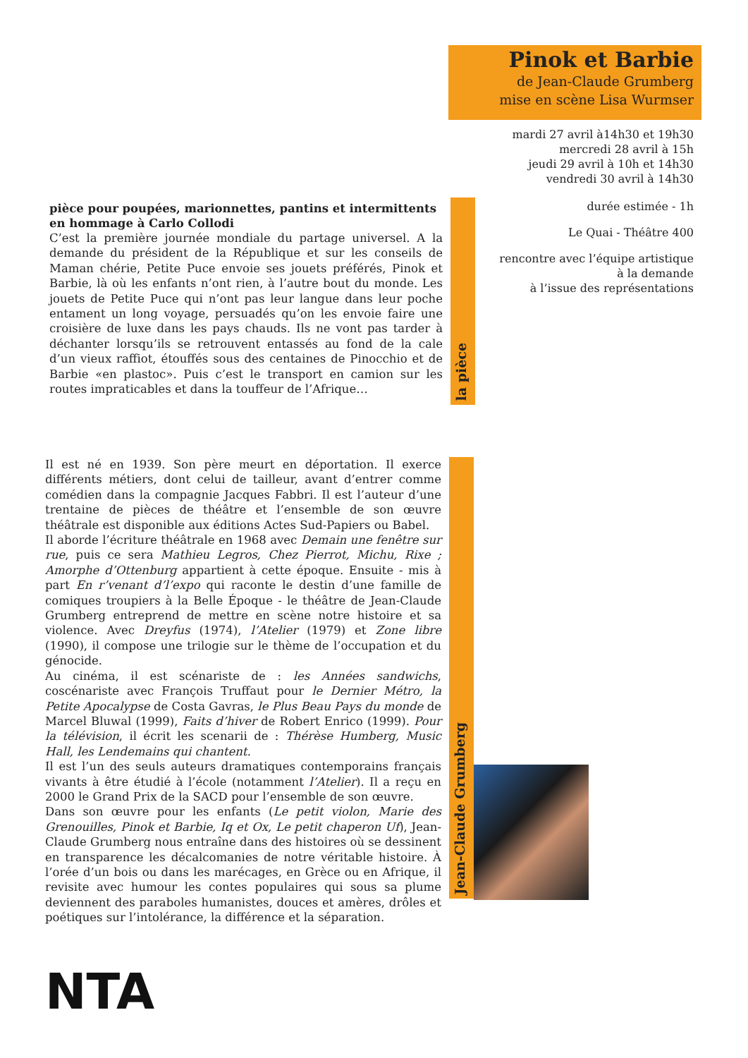Pinok et Barbie
de Jean-Claude Grumberg
mise en scène Lisa Wurmser
mardi 27 avril à14h30 et 19h30
mercredi 28 avril à 15h
jeudi 29 avril à 10h et 14h30
vendredi 30 avril à 14h30
durée estimée - 1h
Le Quai - Théâtre 400
rencontre avec l’équipe artistique
à la demande
à l’issue des représentations
pièce pour poupées, marionnettes, pantins et intermittents
en hommage à Carlo Collodi
C’est la première journée mondiale du partage universel. A la demande du président de la République et sur les conseils de Maman chérie, Petite Puce envoie ses jouets préférés, Pinok et Barbie, là où les enfants n’ont rien, à l’autre bout du monde. Les jouets de Petite Puce qui n’ont pas leur langue dans leur poche entament un long voyage, persuadés qu’on les envoie faire une croisière de luxe dans les pays chauds. Ils ne vont pas tarder à déchanter lorsqu’ils se retrouvent entassés au fond de la cale d’un vieux raffiot, étouffés sous des centaines de Pinocchio et de Barbie «en plastoc». Puis c’est le transport en camion sur les routes impraticables et dans la touffeur de l’Afrique…
la pièce
Il est né en 1939. Son père meurt en déportation. Il exerce différents métiers, dont celui de tailleur, avant d’entrer comme comédien dans la compagnie Jacques Fabbri. Il est l’auteur d’une trentaine de pièces de théâtre et l’ensemble de son œuvre théâtrale est disponible aux éditions Actes Sud-Papiers ou Babel.
Il aborde l’écriture théâtrale en 1968 avec Demain une fenêtre sur rue, puis ce sera Mathieu Legros, Chez Pierrot, Michu, Rixe ; Amorphe d’Ottenburg appartient à cette époque. Ensuite - mis à part En r’venant d’l’expo qui raconte le destin d’une famille de comiques troupiers à la Belle Époque - le théâtre de Jean-Claude Grumberg entreprend de mettre en scène notre histoire et sa violence. Avec Dreyfus (1974), l’Atelier (1979) et Zone libre (1990), il compose une trilogie sur le thème de l’occupation et du génocide.
Au cinéma, il est scénariste de : les Années sandwichs, coscénariste avec François Truffaut pour le Dernier Métro, la Petite Apocalypse de Costa Gavras, le Plus Beau Pays du monde de Marcel Bluwal (1999), Faits d’hiver de Robert Enrico (1999). Pour la télévision, il écrit les scenarii de : Thérèse Humberg, Music Hall, les Lendemains qui chantent.
Il est l’un des seuls auteurs dramatiques contemporains français vivants à être étudié à l’école (notamment l’Atelier). Il a reçu en 2000 le Grand Prix de la SACD pour l’ensemble de son œuvre.
Dans son œuvre pour les enfants (Le petit violon, Marie des Grenouilles, Pinok et Barbie, Iq et Ox, Le petit chaperon Uf), Jean-Claude Grumberg nous entraîne dans des histoires où se dessinent en transparence les décalcomanies de notre véritable histoire. À l’orée d’un bois ou dans les marécages, en Grèce ou en Afrique, il revisite avec humour les contes populaires qui sous sa plume deviennent des paraboles humanistes, douces et amères, drôles et poétiques sur l’intolérance, la différence et la séparation.
Jean-Claude Grumberg
NTA